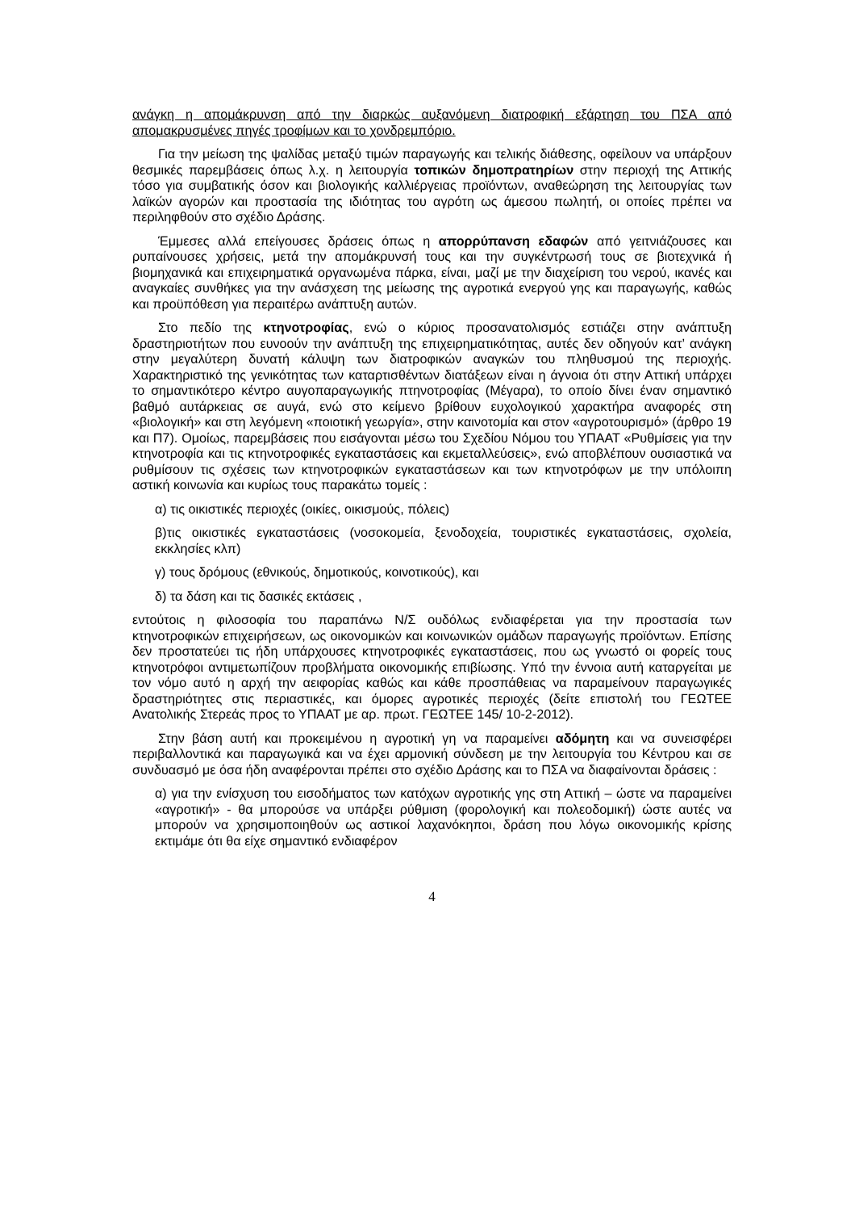ανάγκη η απομάκρυνση από την διαρκώς αυξανόμενη διατροφική εξάρτηση του ΠΣΑ από απομακρυσμένες πηγές τροφίμων και το χονδρεμπόριο.
Για την μείωση της ψαλίδας μεταξύ τιμών παραγωγής και τελικής διάθεσης, οφείλουν να υπάρξουν θεσμικές παρεμβάσεις όπως λ.χ. η λειτουργία τοπικών δημοπρατηρίων στην περιοχή της Αττικής τόσο για συμβατικής όσον και βιολογικής καλλιέργειας προϊόντων, αναθεώρηση της λειτουργίας των λαϊκών αγορών και προστασία της ιδιότητας του αγρότη ως άμεσου πωλητή, οι οποίες πρέπει να περιληφθούν στο σχέδιο Δράσης.
Έμμεσες αλλά επείγουσες δράσεις όπως η απορρύπανση εδαφών από γειτνιάζουσες και ρυπαίνουσες χρήσεις, μετά την απομάκρυνσή τους και την συγκέντρωσή τους σε βιοτεχνικά ή βιομηχανικά και επιχειρηματικά οργανωμένα πάρκα, είναι, μαζί με την διαχείριση του νερού, ικανές και αναγκαίες συνθήκες για την ανάσχεση της μείωσης της αγροτικά ενεργού γης και παραγωγής, καθώς και προϋπόθεση για περαιτέρω ανάπτυξη αυτών.
Στο πεδίο της κτηνοτροφίας, ενώ ο κύριος προσανατολισμός εστιάζει στην ανάπτυξη δραστηριοτήτων που ευνοούν την ανάπτυξη της επιχειρηματικότητας, αυτές δεν οδηγούν κατ’ ανάγκη στην μεγαλύτερη δυνατή κάλυψη των διατροφικών αναγκών του πληθυσμού της περιοχής. Χαρακτηριστικό της γενικότητας των καταρτισθέντων διατάξεων είναι η άγνοια ότι στην Αττική υπάρχει το σημαντικότερο κέντρο αυγοπαραγωγικής πτηνοτροφίας (Μέγαρα), το οποίο δίνει έναν σημαντικό βαθμό αυτάρκειας σε αυγά, ενώ στο κείμενο βρίθουν ευχολογικού χαρακτήρα αναφορές στη «βιολογική» και στη λεγόμενη «ποιοτική γεωργία», στην καινοτομία και στον «αγροτουρισμό» (άρθρο 19 και Π7). Ομοίως, παρεμβάσεις που εισάγονται μέσω του Σχεδίου Νόμου του ΥΠΑΑΤ «Ρυθμίσεις για την κτηνοτροφία και τις κτηνοτροφικές εγκαταστάσεις και εκμεταλλεύσεις», ενώ αποβλέπουν ουσιαστικά να ρυθμίσουν τις σχέσεις των κτηνοτροφικών εγκαταστάσεων και των κτηνοτρόφων με την υπόλοιπη αστική κοινωνία και κυρίως τους παρακάτω τομείς :
α) τις οικιστικές περιοχές (οικίες, οικισμούς, πόλεις)
β)τις οικιστικές εγκαταστάσεις (νοσοκομεία, ξενοδοχεία, τουριστικές εγκαταστάσεις, σχολεία, εκκλησίες κλπ)
γ) τους δρόμους (εθνικούς, δημοτικούς, κοινοτικούς), και
δ) τα δάση και τις δασικές εκτάσεις ,
εντούτοις η φιλοσοφία του παραπάνω Ν/Σ ουδόλως ενδιαφέρεται για την προστασία των κτηνοτροφικών επιχειρήσεων, ως οικονομικών και κοινωνικών ομάδων παραγωγής προϊόντων. Επίσης δεν προστατεύει τις ήδη υπάρχουσες κτηνοτροφικές εγκαταστάσεις, που ως γνωστό οι φορείς τους κτηνοτρόφοι αντιμετωπίζουν προβλήματα οικονομικής επιβίωσης. Υπό την έννοια αυτή καταργείται με τον νόμο αυτό η αρχή την αειφορίας καθώς και κάθε προσπάθειας να παραμείνουν παραγωγικές δραστηριότητες στις περιαστικές, και όμορες αγροτικές περιοχές (δείτε επιστολή του ΓΕΩΤΕΕ Ανατολικής Στερεάς προς το ΥΠΑΑΤ με αρ. πρωτ. ΓΕΩΤΕΕ 145/ 10-2-2012).
Στην βάση αυτή και προκειμένου η αγροτική γη να παραμείνει αδόμητη και να συνεισφέρει περιβαλλοντικά και παραγωγικά και να έχει αρμονική σύνδεση με την λειτουργία του Κέντρου και σε συνδυασμό με όσα ήδη αναφέρονται πρέπει στο σχέδιο Δράσης και το ΠΣΑ να διαφαίνονται δράσεις :
α) για την ενίσχυση του εισοδήματος των κατόχων αγροτικής γης στη Αττική – ώστε να παραμείνει «αγροτική» - θα μπορούσε να υπάρξει ρύθμιση (φορολογική και πολεοδομική) ώστε αυτές να μπορούν να χρησιμοποιηθούν ως αστικοί λαχανόκηποι, δράση που λόγω οικονομικής κρίσης εκτιμάμε ότι θα είχε σημαντικό ενδιαφέρον
4